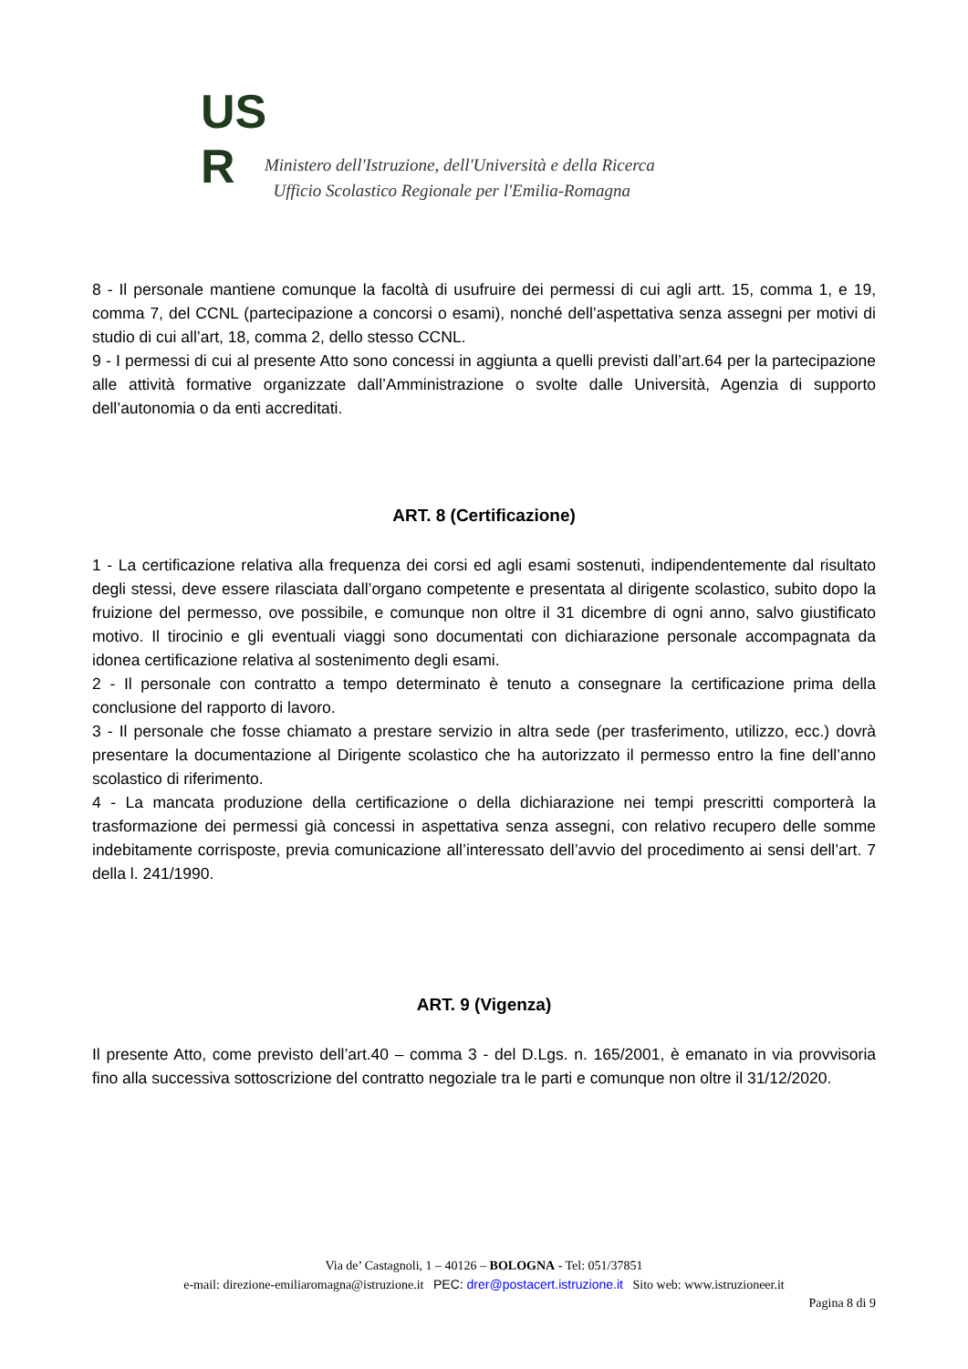US
R
Ministero dell'Istruzione, dell'Università e della Ricerca
Ufficio Scolastico Regionale per l'Emilia-Romagna
8 - Il personale mantiene comunque la facoltà di usufruire dei permessi di cui agli artt. 15, comma 1, e 19, comma 7, del CCNL (partecipazione a concorsi o esami), nonché dell’aspettativa senza assegni per motivi di studio di cui all’art, 18, comma 2, dello stesso CCNL.
9 - I permessi di cui al presente Atto sono concessi in aggiunta a quelli previsti dall’art.64 per la partecipazione alle attività formative organizzate dall’Amministrazione o svolte dalle Università, Agenzia di supporto dell’autonomia o da enti accreditati.
ART. 8 (Certificazione)
1 - La certificazione relativa alla frequenza dei corsi ed agli esami sostenuti, indipendentemente dal risultato degli stessi, deve essere rilasciata dall’organo competente e presentata al dirigente scolastico, subito dopo la fruizione del permesso, ove possibile, e comunque non oltre il 31 dicembre di ogni anno, salvo giustificato motivo. Il tirocinio e gli eventuali viaggi sono documentati con dichiarazione personale accompagnata da idonea certificazione relativa al sostenimento degli esami.
2 - Il personale con contratto a tempo determinato è tenuto a consegnare la certificazione prima della conclusione del rapporto di lavoro.
3 - Il personale che fosse chiamato a prestare servizio in altra sede (per trasferimento, utilizzo, ecc.) dovrà presentare la documentazione al Dirigente scolastico che ha autorizzato il permesso entro la fine dell’anno scolastico di riferimento.
4 - La mancata produzione della certificazione o della dichiarazione nei tempi prescritti comporterà la trasformazione dei permessi già concessi in aspettativa senza assegni, con relativo recupero delle somme indebitamente corrisposte, previa comunicazione all’interessato dell’avvio del procedimento ai sensi dell’art. 7 della l. 241/1990.
ART. 9 (Vigenza)
Il presente Atto, come previsto dell’art.40 – comma 3 - del D.Lgs. n. 165/2001, è emanato in via provvisoria fino alla successiva sottoscrizione del contratto negoziale tra le parti e comunque non oltre il 31/12/2020.
Via de’ Castagnoli, 1 – 40126 – BOLOGNA - Tel: 051/37851
e-mail: direzione-emiliaromagna@istruzione.it PEC: drer@postacert.istruzione.it Sito web: www.istruzioneer.it
Pagina 8 di 9